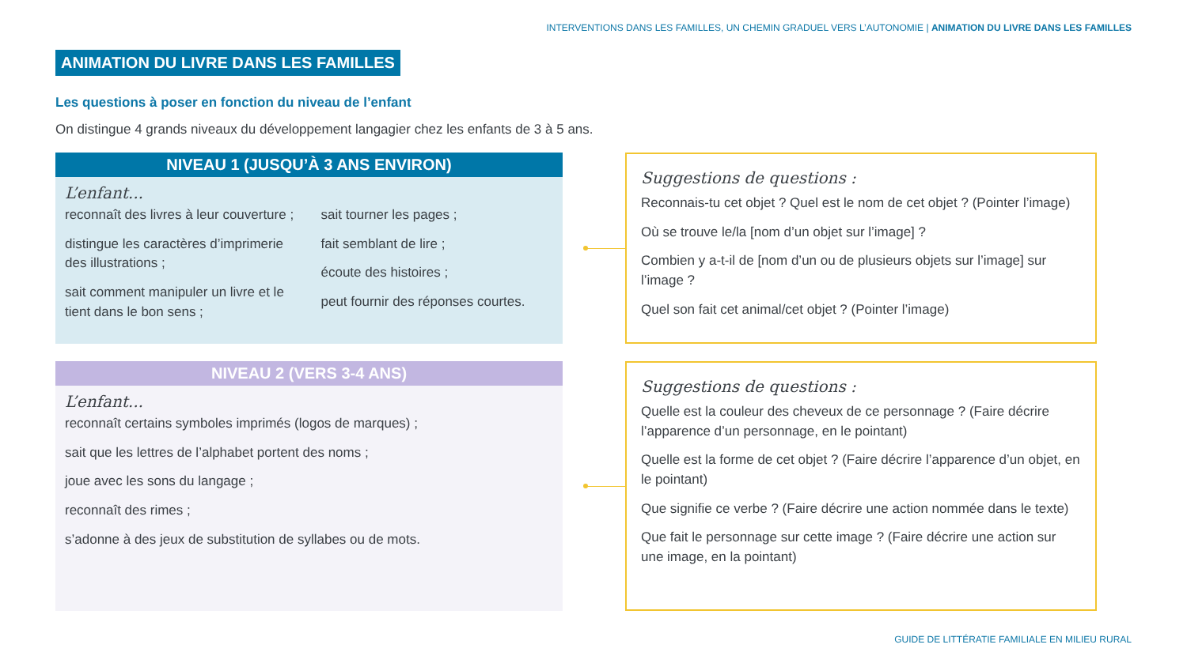INTERVENTIONS DANS LES FAMILLES, UN CHEMIN GRADUEL VERS L’AUTONOMIE | ANIMATION DU LIVRE DANS LES FAMILLES
ANIMATION DU LIVRE DANS LES FAMILLES
Les questions à poser en fonction du niveau de l’enfant
On distingue 4 grands niveaux du développement langagier chez les enfants de 3 à 5 ans.
NIVEAU 1 (JUSQU’À 3 ANS ENVIRON)
L’enfant...
reconnaît des livres à leur couverture ;
distingue les caractères d’imprimerie des illustrations ;
sait comment manipuler un livre et le tient dans le bon sens ;
sait tourner les pages ;
fait semblant de lire ;
écoute des histoires ;
peut fournir des réponses courtes.
Suggestions de questions :
Reconnais-tu cet objet ? Quel est le nom de cet objet ? (Pointer l’image)
Où se trouve le/la [nom d’un objet sur l’image] ?
Combien y a-t-il de [nom d’un ou de plusieurs objets sur l’image] sur l’image ?
Quel son fait cet animal/cet objet ? (Pointer l’image)
NIVEAU 2 (VERS 3-4 ANS)
L’enfant...
reconnaît certains symboles imprimés (logos de marques) ;
sait que les lettres de l’alphabet portent des noms ;
joue avec les sons du langage ;
reconnaît des rimes ;
s’adonne à des jeux de substitution de syllabes ou de mots.
Suggestions de questions :
Quelle est la couleur des cheveux de ce personnage ? (Faire décrire l’apparence d’un personnage, en le pointant)
Quelle est la forme de cet objet ? (Faire décrire l’apparence d’un objet, en le pointant)
Que signifie ce verbe ? (Faire décrire une action nommée dans le texte)
Que fait le personnage sur cette image ? (Faire décrire une action sur une image, en la pointant)
GUIDE DE LITTÉRATIE FAMILIALE EN MILIEU RURAL